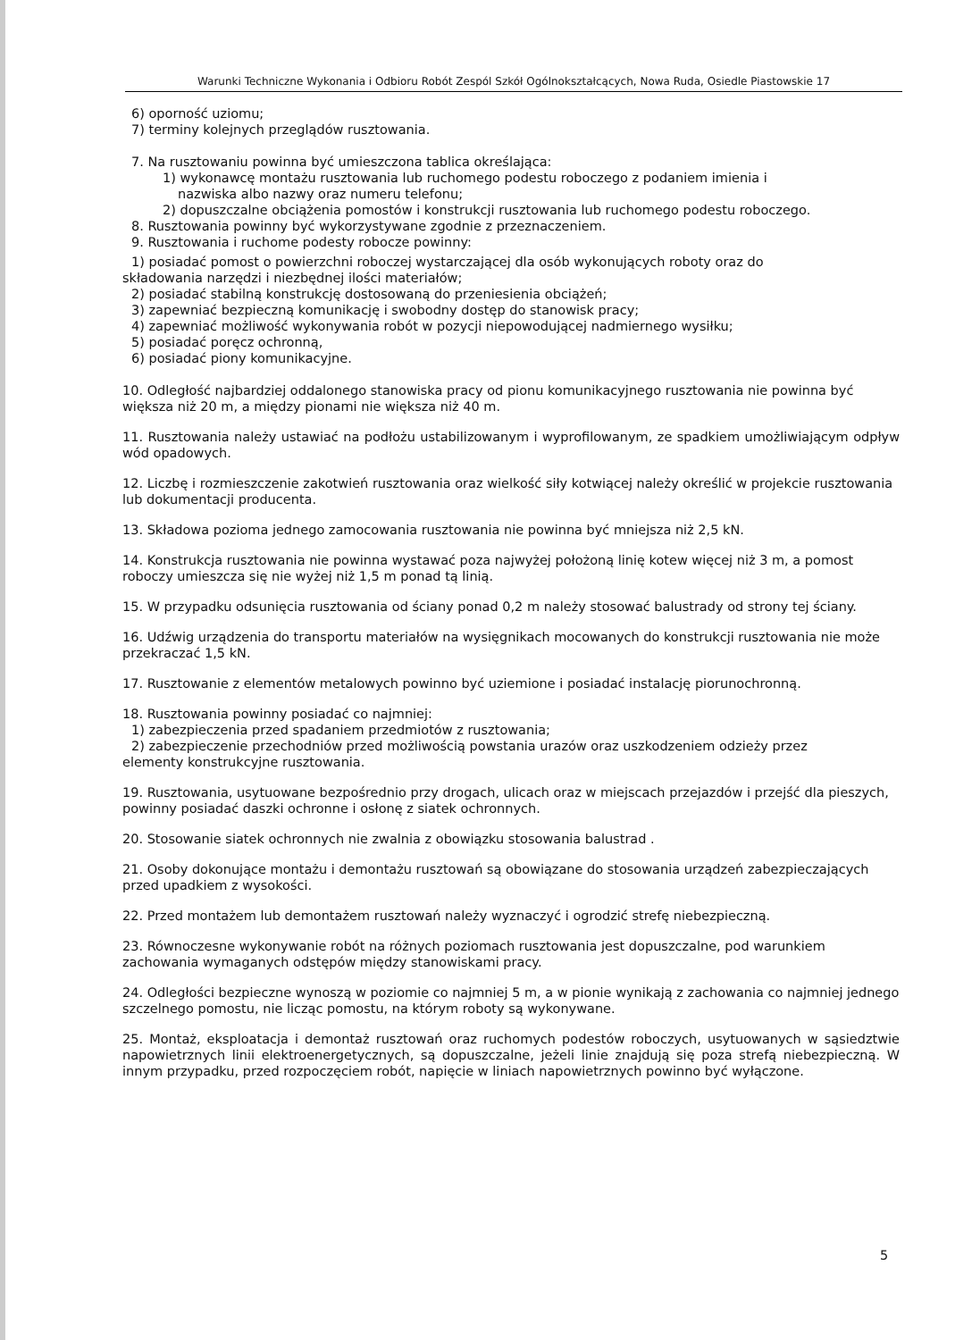Warunki Techniczne Wykonania i Odbioru Robót Zespól Szkół Ogólnokształcących, Nowa Ruda, Osiedle Piastowskie 17
6) oporność uziomu;
7) terminy kolejnych przeglądów rusztowania.
7. Na rusztowaniu powinna być umieszczona tablica określająca:
1) wykonawcę montażu rusztowania lub ruchomego podestu roboczego z podaniem imienia i
nazwiska albo nazwy oraz numeru telefonu;
2) dopuszczalne obciążenia pomostów i konstrukcji rusztowania lub ruchomego podestu roboczego.
8. Rusztowania powinny być wykorzystywane zgodnie z przeznaczeniem.
9. Rusztowania i ruchome podesty robocze powinny:
1) posiadać pomost o powierzchni roboczej wystarczającej dla osób wykonujących roboty oraz do
składowania narzędzi i niezbędnej ilości materiałów;
2) posiadać stabilną konstrukcję dostosowaną do przeniesienia obciążeń;
3) zapewniać bezpieczną komunikację i swobodny dostęp do stanowisk pracy;
4) zapewniać możliwość wykonywania robót w pozycji niepowodującej nadmiernego wysiłku;
5) posiadać poręcz ochronną,
6) posiadać piony komunikacyjne.
10. Odległość najbardziej oddalonego stanowiska pracy od pionu komunikacyjnego rusztowania nie powinna być większa niż 20 m, a między pionami nie większa niż 40 m.
11. Rusztowania należy ustawiać na podłożu ustabilizowanym i wyprofilowanym, ze spadkiem umożliwiającym odpływ wód opadowych.
12. Liczbę i rozmieszczenie zakotwień rusztowania oraz wielkość siły kotwiącej należy określić w projekcie rusztowania lub dokumentacji producenta.
13. Składowa pozioma jednego zamocowania rusztowania nie powinna być mniejsza niż 2,5 kN.
14. Konstrukcja rusztowania nie powinna wystawać poza najwyżej położoną linię kotew więcej niż 3 m, a pomost roboczy umieszcza się nie wyżej niż 1,5 m ponad tą linią.
15. W przypadku odsunięcia rusztowania od ściany ponad 0,2 m należy stosować balustrady od strony tej ściany.
16. Udźwig urządzenia do transportu materiałów na wysięgnikach mocowanych do konstrukcji rusztowania nie może przekraczać 1,5 kN.
17. Rusztowanie z elementów metalowych powinno być uziemione i posiadać instalację piorunochronną.
18. Rusztowania powinny posiadać co najmniej:
1) zabezpieczenia przed spadaniem przedmiotów z rusztowania;
2) zabezpieczenie przechodniów przed możliwością powstania urazów oraz uszkodzeniem odzieży przez
elementy konstrukcyjne rusztowania.
19. Rusztowania, usytuowane bezpośrednio przy drogach, ulicach oraz w miejscach przejazdów i przejść dla pieszych, powinny posiadać daszki ochronne i osłonę z siatek ochronnych.
20. Stosowanie siatek ochronnych nie zwalnia z obowiązku stosowania balustrad .
21. Osoby dokonujące montażu i demontażu rusztowań są obowiązane do stosowania urządzeń zabezpieczających przed upadkiem z wysokości.
22. Przed montażem lub demontażem rusztowań należy wyznaczyć i ogrodzić strefę niebezpieczną.
23. Równoczesne wykonywanie robót na różnych poziomach rusztowania jest dopuszczalne, pod warunkiem zachowania wymaganych odstępów między stanowiskami pracy.
24. Odległości bezpieczne wynoszą w poziomie co najmniej 5 m, a w pionie wynikają z zachowania co najmniej jednego szczelnego pomostu, nie licząc pomostu, na którym roboty są wykonywane.
25. Montaż, eksploatacja i demontaż rusztowań oraz ruchomych podestów roboczych, usytuowanych w sąsiedztwie napowietrznych linii elektroenergetycznych, są dopuszczalne, jeżeli linie znajdują się poza strefą niebezpieczną. W innym przypadku, przed rozpoczęciem robót, napięcie w liniach napowietrznych powinno być wyłączone.
5